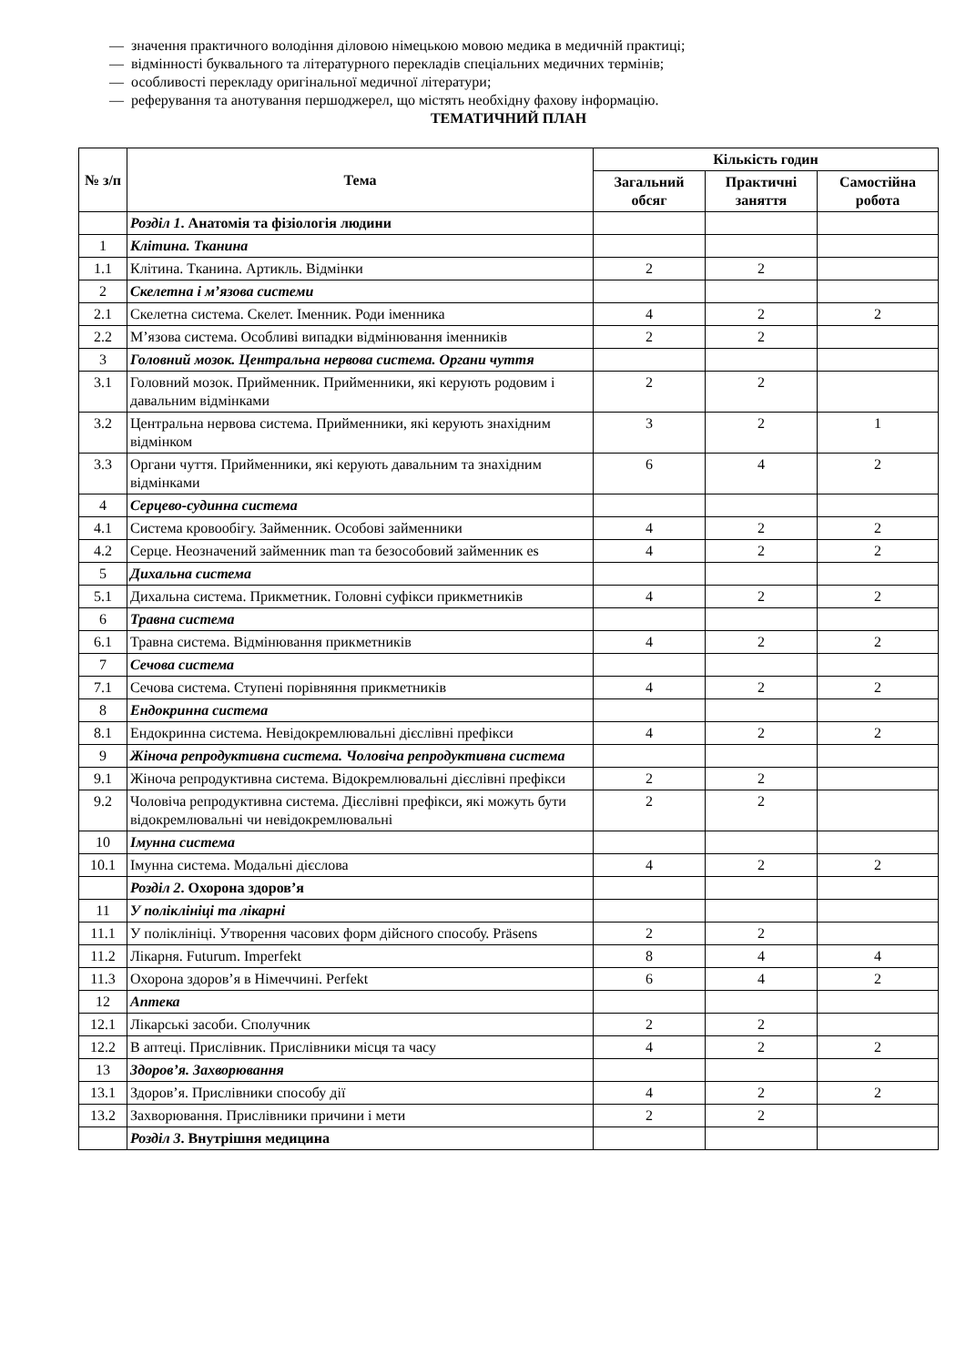— значення практичного володіння діловою німецькою мовою медика в медичній практиці;
— відмінності буквального та літературного перекладів спеціальних медичних термінів;
— особливості перекладу оригінальної медичної літератури;
— реферування та анотування першоджерел, що містять необхідну фахову інформацію.
ТЕМАТИЧНИЙ ПЛАН
| № з/п | Тема | Кількість годин | | |
| --- | --- | --- | --- | --- |
| | | Загальний обсяг | Практичні заняття | Самостійна робота |
| | Розділ 1 . Анатомія та фізіологія людини | | | |
| 1 | Клітина. Тканина | | | |
| 1.1 | Клітина. Тканина. Артикль. Відмінки | 2 | 2 | |
| 2 | Скелетна і м’язова системи | | | |
| 2.1 | Скелетна система. Скелет. Іменник. Роди іменника | 4 | 2 | 2 |
| 2.2 | М’язова система. Особливі випадки відмінювання іменників | 2 | 2 | |
| 3 | Головний мозок. Центральна нервова система. Органи чуття | | | |
| 3.1 | Головний мозок. Прийменник. Прийменники, які керують родовим і давальним відмінками | 2 | 2 | |
| 3.2 | Центральна нервова система. Прийменники, які керують знахідним відмінком | 3 | 2 | 1 |
| 3.3 | Органи чуття. Прийменники, які керують давальним та знахідним відмінками | 6 | 4 | 2 |
| 4 | Серцево-судинна система | | | |
| 4.1 | Система кровообігу. Займенник. Особові займенники | 4 | 2 | 2 |
| 4.2 | Серце. Неозначений займенник man та безособовий займенник es | 4 | 2 | 2 |
| 5 | Дихальна система | | | |
| 5.1 | Дихальна система. Прикметник. Головні суфікси прикметників | 4 | 2 | 2 |
| 6 | Травна система | | | |
| 6.1 | Травна система. Відмінювання прикметників | 4 | 2 | 2 |
| 7 | Сечова система | | | |
| 7.1 | Сечова система. Ступені порівняння прикметників | 4 | 2 | 2 |
| 8 | Ендокринна система | | | |
| 8.1 | Ендокринна система. Невідокремлювальні дієслівні префікси | 4 | 2 | 2 |
| 9 | Жіноча репродуктивна система. Чоловіча репродуктивна система | | | |
| 9.1 | Жіноча репродуктивна система. Відокремлювальні дієслівні префікси | 2 | 2 | |
| 9.2 | Чоловіча репродуктивна система. Дієслівні префікси, які можуть бути відокремлювальні чи невідокремлювальні | 2 | 2 | |
| 10 | Імунна система | | | |
| 10.1 | Імунна система. Модальні дієслова | 4 | 2 | 2 |
| | Розділ 2 . Охорона здоров’я | | | |
| 11 | У поліклініці та лікарні | | | |
| 11.1 | У поліклініці. Утворення часових форм дійсного способу. Präsens | 2 | 2 | |
| 11.2 | Лікарня. Futurum. Imperfekt | 8 | 4 | 4 |
| 11.3 | Охорона здоров’я в Німеччині. Perfekt | 6 | 4 | 2 |
| 12 | Аптека | | | |
| 12.1 | Лікарські засоби. Сполучник | 2 | 2 | |
| 12.2 | В аптеці. Прислівник. Прислівники місця та часу | 4 | 2 | 2 |
| 13 | Здоров’я. Захворювання | | | |
| 13.1 | Здоров’я. Прислівники способу дії | 4 | 2 | 2 |
| 13.2 | Захворювання. Прислівники причини і мети | 2 | 2 | |
| | Розділ 3 . Внутрішня медицина | | | |